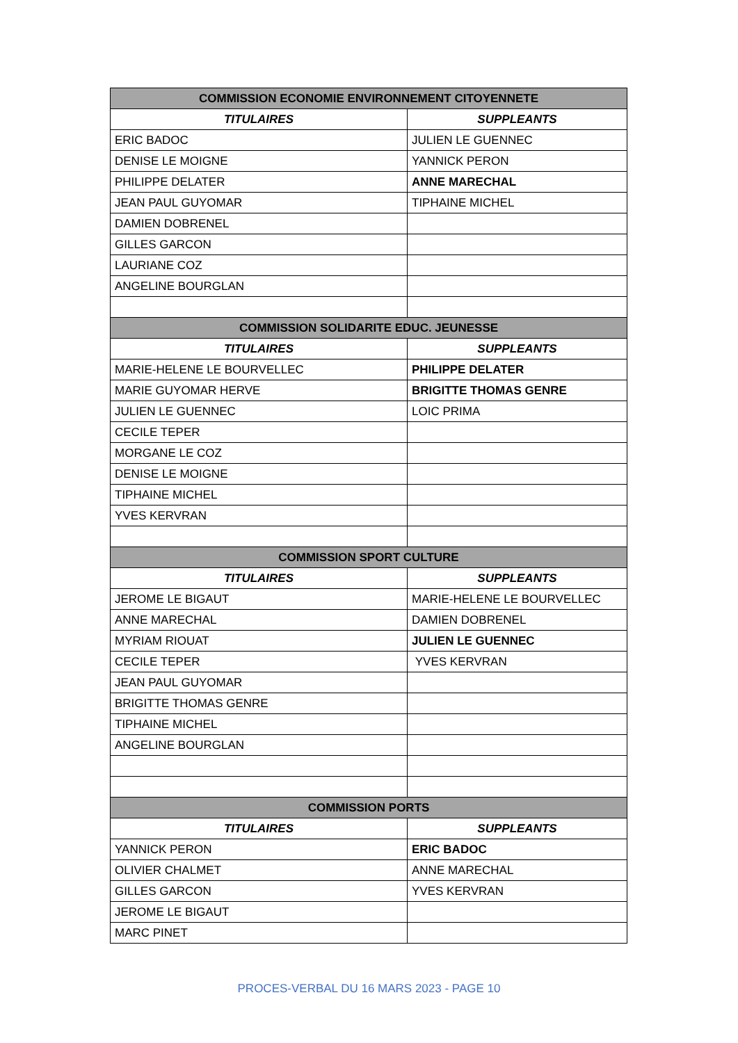| COMMISSION ECONOMIE ENVIRONNEMENT CITOYENNETE | |
| --- | --- |
| TITULAIRES | SUPPLEANTS |
| ERIC BADOC | JULIEN LE GUENNEC |
| DENISE LE MOIGNE | YANNICK PERON |
| PHILIPPE DELATER | ANNE MARECHAL |
| JEAN PAUL GUYOMAR | TIPHAINE MICHEL |
| DAMIEN DOBRENEL | |
| GILLES GARCON | |
| LAURIANE COZ | |
| ANGELINE BOURGLAN | |
| COMMISSION SOLIDARITE EDUC. JEUNESSE | |
| TITULAIRES | SUPPLEANTS |
| MARIE-HELENE LE BOURVELLEC | PHILIPPE DELATER |
| MARIE GUYOMAR HERVE | BRIGITTE THOMAS GENRE |
| JULIEN LE GUENNEC | LOIC PRIMA |
| CECILE TEPER | |
| MORGANE LE COZ | |
| DENISE LE MOIGNE | |
| TIPHAINE MICHEL | |
| YVES KERVRAN | |
| COMMISSION SPORT CULTURE | |
| TITULAIRES | SUPPLEANTS |
| JEROME LE BIGAUT | MARIE-HELENE LE BOURVELLEC |
| ANNE MARECHAL | DAMIEN DOBRENEL |
| MYRIAM RIOUAT | JULIEN LE GUENNEC |
| CECILE TEPER | YVES KERVRAN |
| JEAN PAUL GUYOMAR | |
| BRIGITTE THOMAS GENRE | |
| TIPHAINE MICHEL | |
| ANGELINE BOURGLAN | |
| COMMISSION PORTS | |
| TITULAIRES | SUPPLEANTS |
| YANNICK PERON | ERIC BADOC |
| OLIVIER CHALMET | ANNE MARECHAL |
| GILLES GARCON | YVES KERVRAN |
| JEROME LE BIGAUT | |
| MARC PINET | |
PROCES-VERBAL DU 16 MARS 2023 - PAGE 10